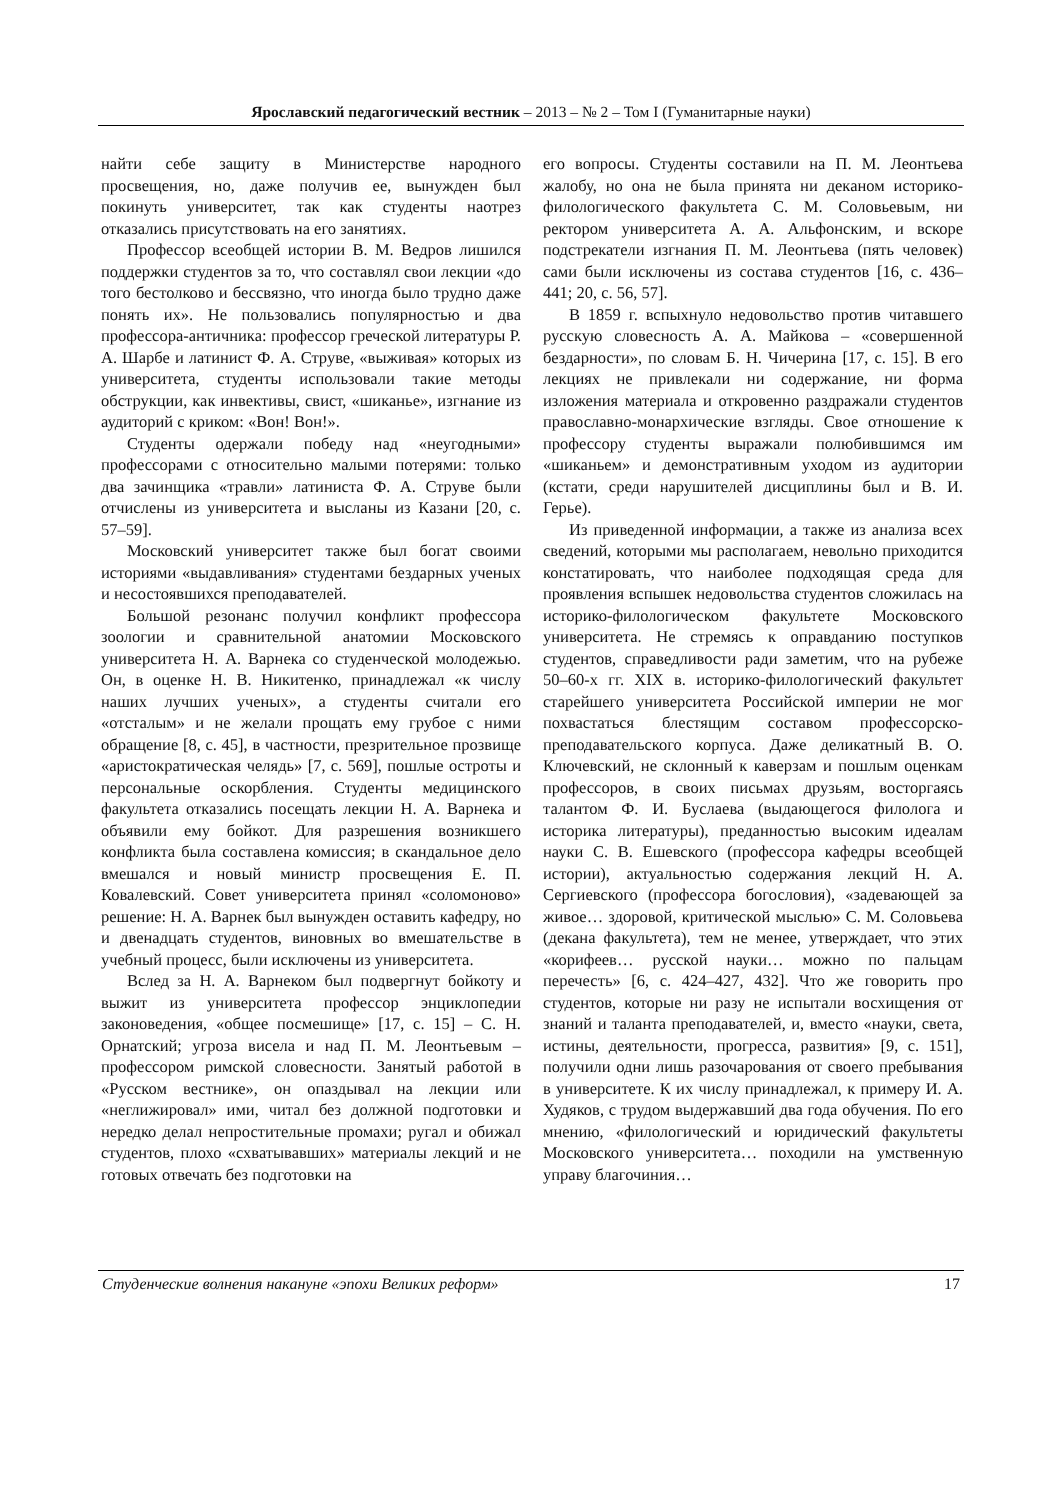Ярославский педагогический вестник – 2013 – № 2 – Том I (Гуманитарные науки)
найти себе защиту в Министерстве народного просвещения, но, даже получив ее, вынужден был покинуть университет, так как студенты наотрез отказались присутствовать на его занятиях.
Профессор всеобщей истории В. М. Ведров лишился поддержки студентов за то, что составлял свои лекции «до того бестолково и бессвязно, что иногда было трудно даже понять их». Не пользовались популярностью и два профессора-античника: профессор греческой литературы Р. А. Шарбе и латинист Ф. А. Струве, «выживая» которых из университета, студенты использовали такие методы обструкции, как инвективы, свист, «шиканье», изгнание из аудиторий с криком: «Вон! Вон!».
Студенты одержали победу над «неугодными» профессорами с относительно малыми потерями: только два зачинщика «травли» латиниста Ф. А. Струве были отчислены из университета и высланы из Казани [20, с. 57–59].
Московский университет также был богат своими историями «выдавливания» студентами бездарных ученых и несостоявшихся преподавателей.
Большой резонанс получил конфликт профессора зоологии и сравнительной анатомии Московского университета Н. А. Варнека со студенческой молодежью. Он, в оценке Н. В. Никитенко, принадлежал «к числу наших лучших ученых», а студенты считали его «отсталым» и не желали прощать ему грубое с ними обращение [8, с. 45], в частности, презрительное прозвище «аристократическая челядь» [7, с. 569], пошлые остроты и персональные оскорбления. Студенты медицинского факультета отказались посещать лекции Н. А. Варнека и объявили ему бойкот. Для разрешения возникшего конфликта была составлена комиссия; в скандальное дело вмешался и новый министр просвещения Е. П. Ковалевский. Совет университета принял «соломоново» решение: Н. А. Варнек был вынужден оставить кафедру, но и двенадцать студентов, виновных во вмешательстве в учебный процесс, были исключены из университета.
Вслед за Н. А. Варнеком был подвергнут бойкоту и выжит из университета профессор энциклопедии законоведения, «общее посмешище» [17, с. 15] – С. Н. Орнатский; угроза висела и над П. М. Леонтьевым – профессором римской словесности. Занятый работой в «Русском вестнике», он опаздывал на лекции или «неглижировал» ими, читал без должной подготовки и нередко делал непростительные промахи; ругал и обижал студентов, плохо «схватывавших» материалы лекций и не готовых отвечать без подготовки на
его вопросы. Студенты составили на П. М. Леонтьева жалобу, но она не была принята ни деканом историко-филологического факультета С. М. Соловьевым, ни ректором университета А. А. Альфонским, и вскоре подстрекатели изгнания П. М. Леонтьева (пять человек) сами были исключены из состава студентов [16, с. 436–441; 20, с. 56, 57].
В 1859 г. вспыхнуло недовольство против читавшего русскую словесность А. А. Майкова – «совершенной бездарности», по словам Б. Н. Чичерина [17, с. 15]. В его лекциях не привлекали ни содержание, ни форма изложения материала и откровенно раздражали студентов православно-монархические взгляды. Свое отношение к профессору студенты выражали полюбившимся им «шиканьем» и демонстративным уходом из аудитории (кстати, среди нарушителей дисциплины был и В. И. Герье).
Из приведенной информации, а также из анализа всех сведений, которыми мы располагаем, невольно приходится констатировать, что наиболее подходящая среда для проявления вспышек недовольства студентов сложилась на историко-филологическом факультете Московского университета. Не стремясь к оправданию поступков студентов, справедливости ради заметим, что на рубеже 50–60-х гг. XIX в. историко-филологический факультет старейшего университета Российской империи не мог похвастаться блестящим составом профессорско-преподавательского корпуса. Даже деликатный В. О. Ключевский, не склонный к каверзам и пошлым оценкам профессоров, в своих письмах друзьям, восторгаясь талантом Ф. И. Буслаева (выдающегося филолога и историка литературы), преданностью высоким идеалам науки С. В. Ешевского (профессора кафедры всеобщей истории), актуальностью содержания лекций Н. А. Сергиевского (профессора богословия), «задевающей за живое… здоровой, критической мыслью» С. М. Соловьева (декана факультета), тем не менее, утверждает, что этих «корифеев… русской науки… можно по пальцам перечесть» [6, с. 424–427, 432]. Что же говорить про студентов, которые ни разу не испытали восхищения от знаний и таланта преподавателей, и, вместо «науки, света, истины, деятельности, прогресса, развития» [9, с. 151], получили одни лишь разочарования от своего пребывания в университете. К их числу принадлежал, к примеру И. А. Худяков, с трудом выдержавший два года обучения. По его мнению, «филологический и юридический факультеты Московского университета… походили на умственную управу благочиния…
Студенческие волнения накануне «эпохи Великих реформ» 17